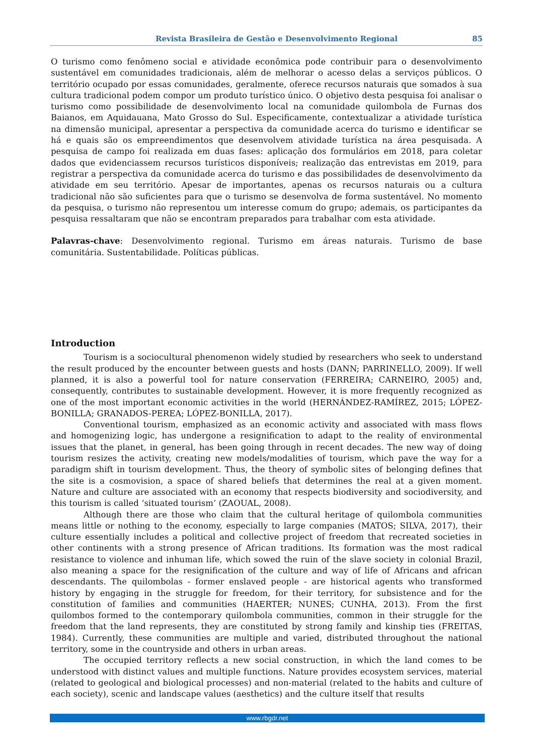Revista Brasileira de Gestão e Desenvolvimento Regional 85
O turismo como fenômeno social e atividade econômica pode contribuir para o desenvolvimento sustentável em comunidades tradicionais, além de melhorar o acesso delas a serviços públicos. O território ocupado por essas comunidades, geralmente, oferece recursos naturais que somados à sua cultura tradicional podem compor um produto turístico único. O objetivo desta pesquisa foi analisar o turismo como possibilidade de desenvolvimento local na comunidade quilombola de Furnas dos Baianos, em Aquidauana, Mato Grosso do Sul. Especificamente, contextualizar a atividade turística na dimensão municipal, apresentar a perspectiva da comunidade acerca do turismo e identificar se há e quais são os empreendimentos que desenvolvem atividade turística na área pesquisada. A pesquisa de campo foi realizada em duas fases: aplicação dos formulários em 2018, para coletar dados que evidenciassem recursos turísticos disponíveis; realização das entrevistas em 2019, para registrar a perspectiva da comunidade acerca do turismo e das possibilidades de desenvolvimento da atividade em seu território. Apesar de importantes, apenas os recursos naturais ou a cultura tradicional não são suficientes para que o turismo se desenvolva de forma sustentável. No momento da pesquisa, o turismo não representou um interesse comum do grupo; ademais, os participantes da pesquisa ressaltaram que não se encontram preparados para trabalhar com esta atividade.
Palavras-chave: Desenvolvimento regional. Turismo em áreas naturais. Turismo de base comunitária. Sustentabilidade. Políticas públicas.
Introduction
Tourism is a sociocultural phenomenon widely studied by researchers who seek to understand the result produced by the encounter between guests and hosts (DANN; PARRINELLO, 2009). If well planned, it is also a powerful tool for nature conservation (FERREIRA; CARNEIRO, 2005) and, consequently, contributes to sustainable development. However, it is more frequently recognized as one of the most important economic activities in the world (HERNÁNDEZ-RAMÍREZ, 2015; LÓPEZ-BONILLA; GRANADOS-PEREA; LÓPEZ-BONILLA, 2017).
Conventional tourism, emphasized as an economic activity and associated with mass flows and homogenizing logic, has undergone a resignification to adapt to the reality of environmental issues that the planet, in general, has been going through in recent decades. The new way of doing tourism resizes the activity, creating new models/modalities of tourism, which pave the way for a paradigm shift in tourism development. Thus, the theory of symbolic sites of belonging defines that the site is a cosmovision, a space of shared beliefs that determines the real at a given moment. Nature and culture are associated with an economy that respects biodiversity and sociodiversity, and this tourism is called ‘situated tourism’ (ZAOUAL, 2008).
Although there are those who claim that the cultural heritage of quilombola communities means little or nothing to the economy, especially to large companies (MATOS; SILVA, 2017), their culture essentially includes a political and collective project of freedom that recreated societies in other continents with a strong presence of African traditions. Its formation was the most radical resistance to violence and inhuman life, which sowed the ruin of the slave society in colonial Brazil, also meaning a space for the resignification of the culture and way of life of Africans and african descendants. The quilombolas - former enslaved people - are historical agents who transformed history by engaging in the struggle for freedom, for their territory, for subsistence and for the constitution of families and communities (HAERTER; NUNES; CUNHA, 2013). From the first quilombos formed to the contemporary quilombola communities, common in their struggle for the freedom that the land represents, they are constituted by strong family and kinship ties (FREITAS, 1984). Currently, these communities are multiple and varied, distributed throughout the national territory, some in the countryside and others in urban areas.
The occupied territory reflects a new social construction, in which the land comes to be understood with distinct values and multiple functions. Nature provides ecosystem services, material (related to geological and biological processes) and non-material (related to the habits and culture of each society), scenic and landscape values (aesthetics) and the culture itself that results
www.rbgdr.net